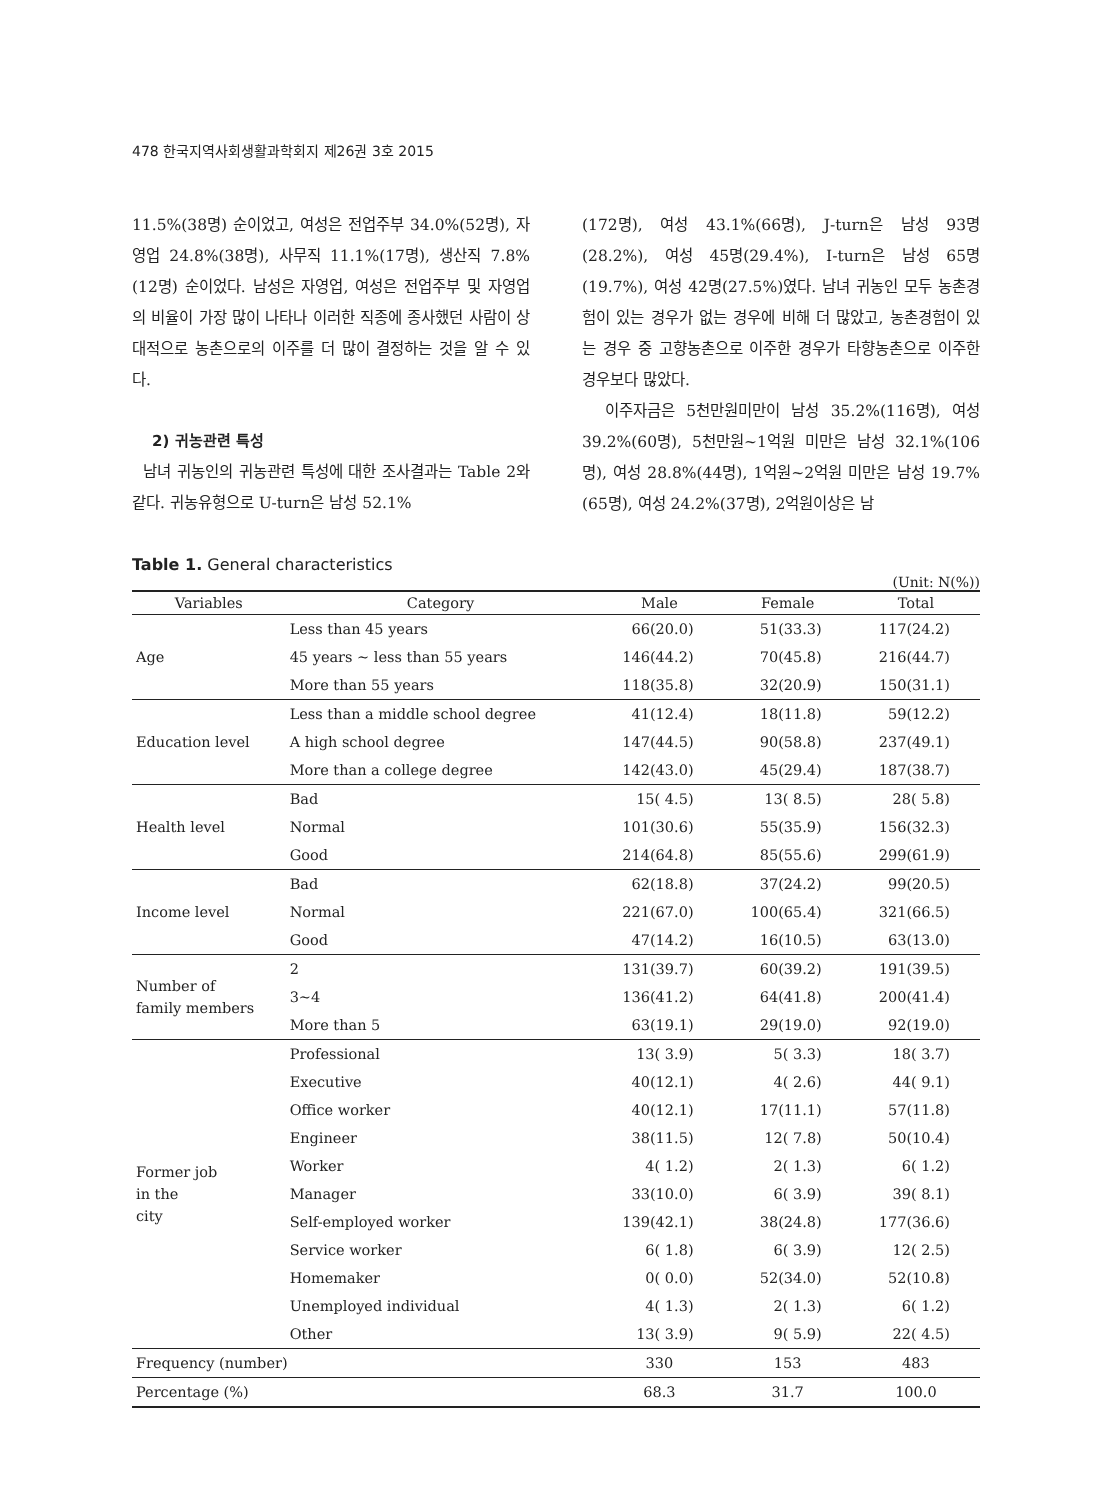478 한국지역사회생활과학회지 제26권 3호 2015
11.5%(38명) 순이었고, 여성은 전업주부 34.0%(52명), 자영업 24.8%(38명), 사무직 11.1%(17명), 생산직 7.8%(12명) 순이었다. 남성은 자영업, 여성은 전업주부 및 자영업의 비율이 가장 많이 나타나 이러한 직종에 종사했던 사람이 상대적으로 농촌으로의 이주를 더 많이 결정하는 것을 알 수 있다.
2) 귀농관련 특성
남녀 귀농인의 귀농관련 특성에 대한 조사결과는 Table 2와 같다. 귀농유형으로 U-turn은 남성 52.1%
(172명), 여성 43.1%(66명), J-turn은 남성 93명(28.2%), 여성 45명(29.4%), I-turn은 남성 65명(19.7%), 여성 42명(27.5%)였다. 남녀 귀농인 모두 농촌경험이 있는 경우가 없는 경우에 비해 더 많았고, 농촌경험이 있는 경우 중 고향농촌으로 이주한 경우가 타향농촌으로 이주한 경우보다 많았다.
이주자금은 5천만원미만이 남성 35.2%(116명), 여성 39.2%(60명), 5천만원~1억원 미만은 남성 32.1%(106명), 여성 28.8%(44명), 1억원~2억원 미만은 남성 19.7%(65명), 여성 24.2%(37명), 2억원이상은 남
Table 1. General characteristics
(Unit: N(%))
| Variables | Category | Male | Female | Total |
| --- | --- | --- | --- | --- |
| Age | Less than 45 years | 66(20.0) | 51(33.3) | 117(24.2) |
| | 45 years ~ less than 55 years | 146(44.2) | 70(45.8) | 216(44.7) |
| | More than 55 years | 118(35.8) | 32(20.9) | 150(31.1) |
| Education level | Less than a middle school degree | 41(12.4) | 18(11.8) | 59(12.2) |
| | A high school degree | 147(44.5) | 90(58.8) | 237(49.1) |
| | More than a college degree | 142(43.0) | 45(29.4) | 187(38.7) |
| Health level | Bad | 15( 4.5) | 13( 8.5) | 28( 5.8) |
| | Normal | 101(30.6) | 55(35.9) | 156(32.3) |
| | Good | 214(64.8) | 85(55.6) | 299(61.9) |
| Income level | Bad | 62(18.8) | 37(24.2) | 99(20.5) |
| | Normal | 221(67.0) | 100(65.4) | 321(66.5) |
| | Good | 47(14.2) | 16(10.5) | 63(13.0) |
| Number of family members | 2 | 131(39.7) | 60(39.2) | 191(39.5) |
| | 3~4 | 136(41.2) | 64(41.8) | 200(41.4) |
| | More than 5 | 63(19.1) | 29(19.0) | 92(19.0) |
| Former job in the city | Professional | 13( 3.9) | 5( 3.3) | 18( 3.7) |
| | Executive | 40(12.1) | 4( 2.6) | 44( 9.1) |
| | Office worker | 40(12.1) | 17(11.1) | 57(11.8) |
| | Engineer | 38(11.5) | 12( 7.8) | 50(10.4) |
| | Worker | 4( 1.2) | 2( 1.3) | 6( 1.2) |
| | Manager | 33(10.0) | 6( 3.9) | 39( 8.1) |
| | Self-employed worker | 139(42.1) | 38(24.8) | 177(36.6) |
| | Service worker | 6( 1.8) | 6( 3.9) | 12( 2.5) |
| | Homemaker | 0( 0.0) | 52(34.0) | 52(10.8) |
| | Unemployed individual | 4( 1.3) | 2( 1.3) | 6( 1.2) |
| | Other | 13( 3.9) | 9( 5.9) | 22( 4.5) |
| Frequency (number) | | 330 | 153 | 483 |
| Percentage (%) | | 68.3 | 31.7 | 100.0 |